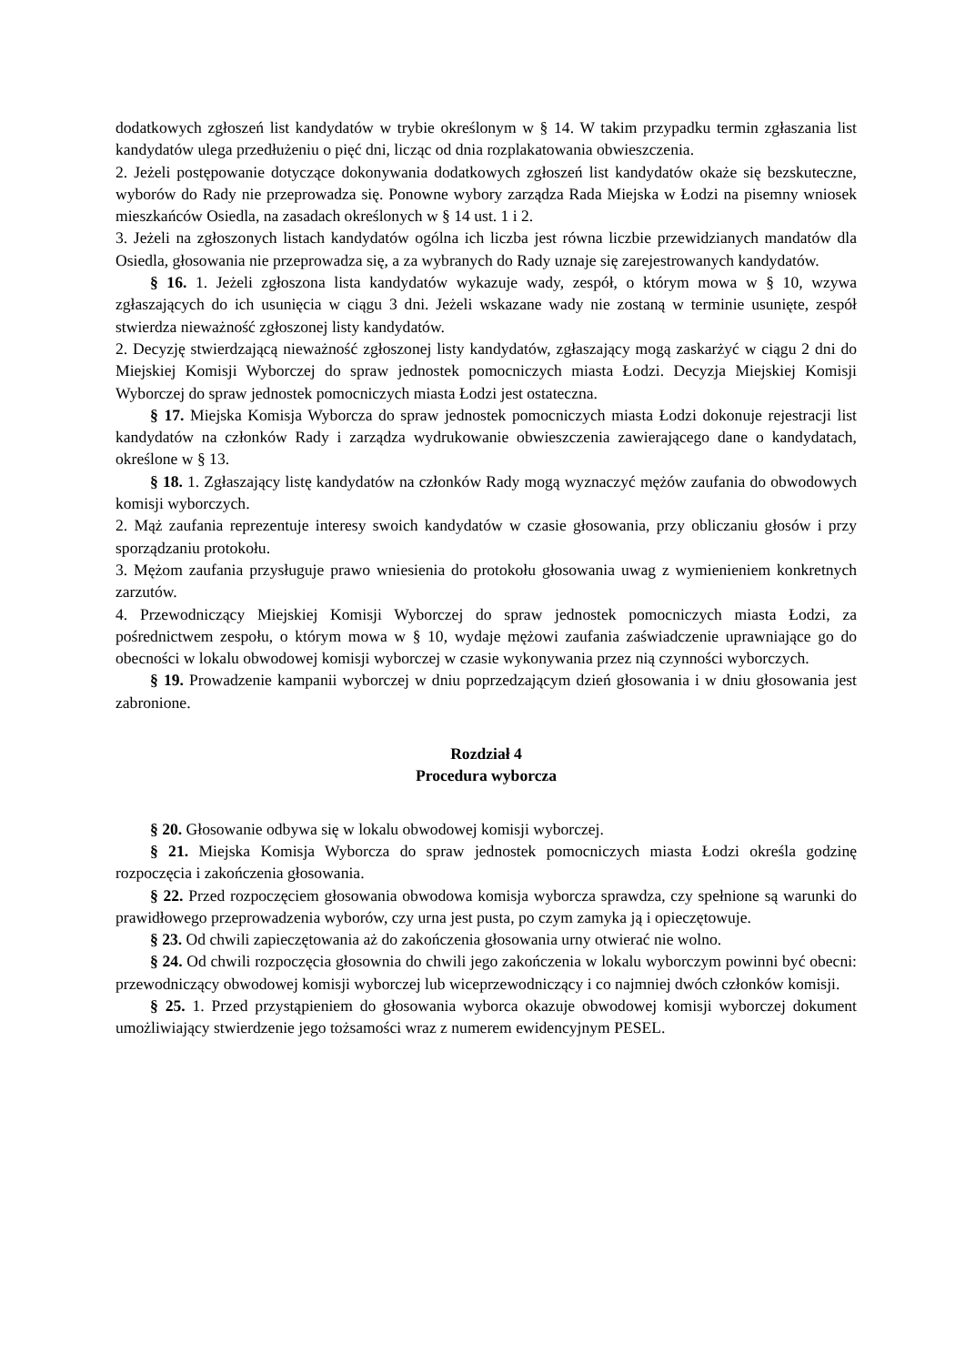dodatkowych zgłoszeń list kandydatów w trybie określonym w § 14. W takim przypadku termin zgłaszania list kandydatów ulega przedłużeniu o pięć dni, licząc od dnia rozplakatowania obwieszczenia.
2. Jeżeli postępowanie dotyczące dokonywania dodatkowych zgłoszeń list kandydatów okaże się bezskuteczne, wyborów do Rady nie przeprowadza się. Ponowne wybory zarządza Rada Miejska w Łodzi na pisemny wniosek mieszkańców Osiedla, na zasadach określonych w § 14 ust. 1 i 2.
3. Jeżeli na zgłoszonych listach kandydatów ogólna ich liczba jest równa liczbie przewidzianych mandatów dla Osiedla, głosowania nie przeprowadza się, a za wybranych do Rady uznaje się zarejestrowanych kandydatów.
§ 16. 1. Jeżeli zgłoszona lista kandydatów wykazuje wady, zespół, o którym mowa w § 10, wzywa zgłaszających do ich usunięcia w ciągu 3 dni. Jeżeli wskazane wady nie zostaną w terminie usunięte, zespół stwierdza nieważność zgłoszonej listy kandydatów.
2. Decyzję stwierdzającą nieważność zgłoszonej listy kandydatów, zgłaszający mogą zaskarżyć w ciągu 2 dni do Miejskiej Komisji Wyborczej do spraw jednostek pomocniczych miasta Łodzi. Decyzja Miejskiej Komisji Wyborczej do spraw jednostek pomocniczych miasta Łodzi jest ostateczna.
§ 17. Miejska Komisja Wyborcza do spraw jednostek pomocniczych miasta Łodzi dokonuje rejestracji list kandydatów na członków Rady i zarządza wydrukowanie obwieszczenia zawierającego dane o kandydatach, określone w § 13.
§ 18. 1. Zgłaszający listę kandydatów na członków Rady mogą wyznaczyć mężów zaufania do obwodowych komisji wyborczych.
2. Mąż zaufania reprezentuje interesy swoich kandydatów w czasie głosowania, przy obliczaniu głosów i przy sporządzaniu protokołu.
3. Mężom zaufania przysługuje prawo wniesienia do protokołu głosowania uwag z wymienieniem konkretnych zarzutów.
4. Przewodniczący Miejskiej Komisji Wyborczej do spraw jednostek pomocniczych miasta Łodzi, za pośrednictwem zespołu, o którym mowa w § 10, wydaje mężowi zaufania zaświadczenie uprawniające go do obecności w lokalu obwodowej komisji wyborczej w czasie wykonywania przez nią czynności wyborczych.
§ 19. Prowadzenie kampanii wyborczej w dniu poprzedzającym dzień głosowania i w dniu głosowania jest zabronione.
Rozdział 4
Procedura wyborcza
§ 20. Głosowanie odbywa się w lokalu obwodowej komisji wyborczej.
§ 21. Miejska Komisja Wyborcza do spraw jednostek pomocniczych miasta Łodzi określa godzinę rozpoczęcia i zakończenia głosowania.
§ 22. Przed rozpoczęciem głosowania obwodowa komisja wyborcza sprawdza, czy spełnione są warunki do prawidłowego przeprowadzenia wyborów, czy urna jest pusta, po czym zamyka ją i opieczętowuje.
§ 23. Od chwili zapieczętowania aż do zakończenia głosowania urny otwierać nie wolno.
§ 24. Od chwili rozpoczęcia głosownia do chwili jego zakończenia w lokalu wyborczym powinni być obecni: przewodniczący obwodowej komisji wyborczej lub wiceprzewodniczący i co najmniej dwóch członków komisji.
§ 25. 1. Przed przystąpieniem do głosowania wyborca okazuje obwodowej komisji wyborczej dokument umożliwiający stwierdzenie jego tożsamości wraz z numerem ewidencyjnym PESEL.